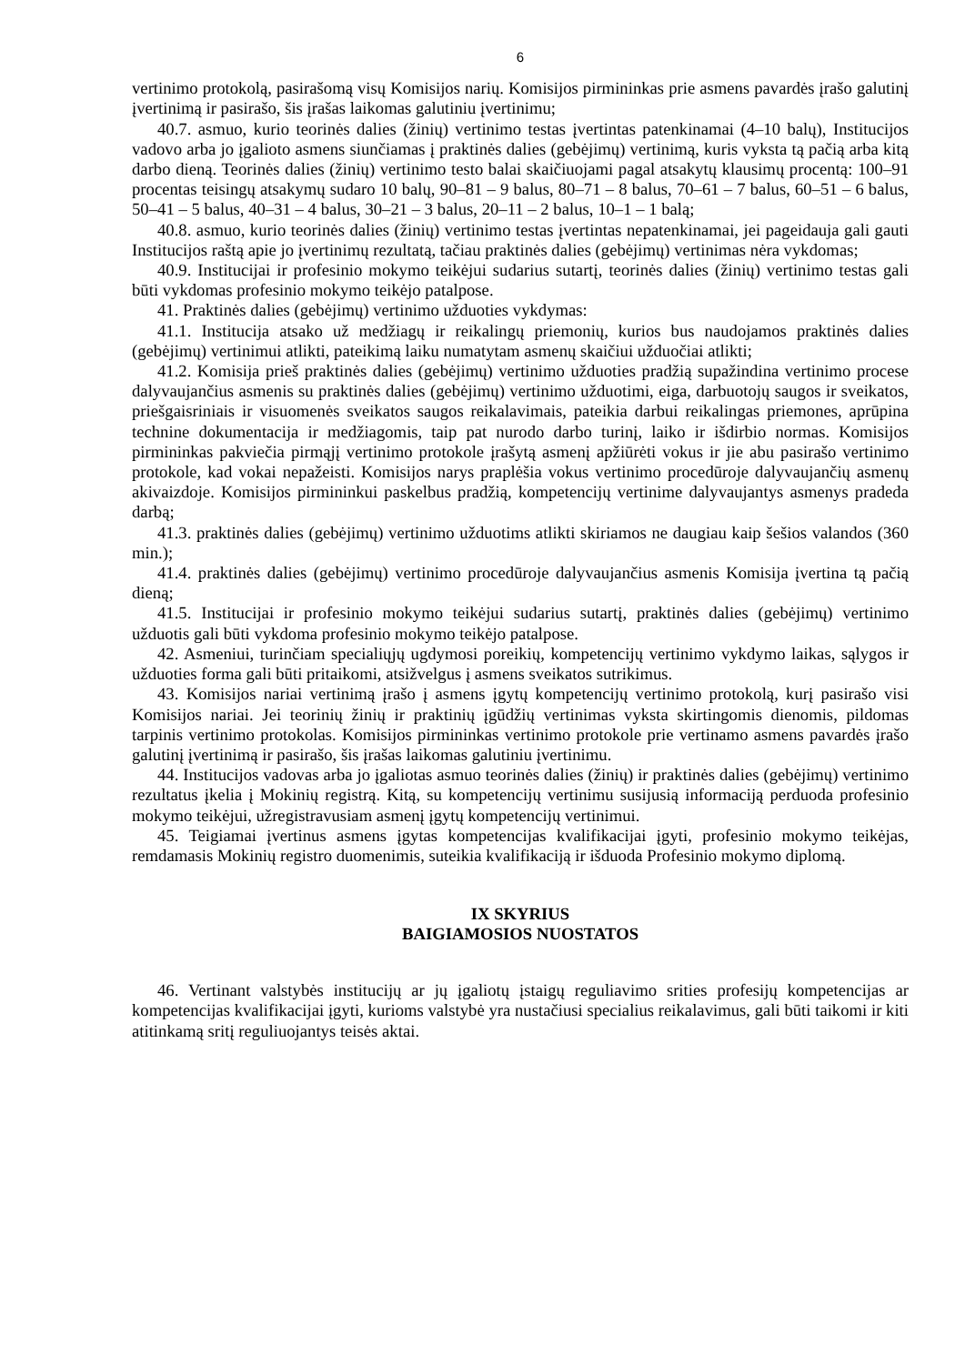6
vertinimo protokolą, pasirašomą visų Komisijos narių. Komisijos pirmininkas prie asmens pavardės įrašo galutinį įvertinimą ir pasirašo, šis įrašas laikomas galutiniu įvertinimu;
40.7. asmuo, kurio teorinės dalies (žinių) vertinimo testas įvertintas patenkinamai (4–10 balų), Institucijos vadovo arba jo įgalioto asmens siunčiamas į praktinės dalies (gebėjimų) vertinimą, kuris vyksta tą pačią arba kitą darbo dieną. Teorinės dalies (žinių) vertinimo testo balai skaičiuojami pagal atsakytų klausimų procentą: 100–91 procentas teisingų atsakymų sudaro 10 balų, 90–81 – 9 balus, 80–71 – 8 balus, 70–61 – 7 balus, 60–51 – 6 balus, 50–41 – 5 balus, 40–31 – 4 balus, 30–21 – 3 balus, 20–11 – 2 balus, 10–1 – 1 balą;
40.8. asmuo, kurio teorinės dalies (žinių) vertinimo testas įvertintas nepatenkinamai, jei pageidauja gali gauti Institucijos raštą apie jo įvertinimų rezultatą, tačiau praktinės dalies (gebėjimų) vertinimas nėra vykdomas;
40.9. Institucijai ir profesinio mokymo teikėjui sudarius sutartį, teorinės dalies (žinių) vertinimo testas gali būti vykdomas profesinio mokymo teikėjo patalpose.
41. Praktinės dalies (gebėjimų) vertinimo užduoties vykdymas:
41.1. Institucija atsako už medžiagų ir reikalingų priemonių, kurios bus naudojamos praktinės dalies (gebėjimų) vertinimui atlikti, pateikimą laiku numatytam asmenų skaičiui užduočiai atlikti;
41.2. Komisija prieš praktinės dalies (gebėjimų) vertinimo užduoties pradžią supažindina vertinimo procese dalyvaujančius asmenis su praktinės dalies (gebėjimų) vertinimo užduotimi, eiga, darbuotojų saugos ir sveikatos, priešgaisriniais ir visuomenės sveikatos saugos reikalavimais, pateikia darbui reikalingas priemones, aprūpina technine dokumentacija ir medžiagomis, taip pat nurodo darbo turinį, laiko ir išdirbio normas. Komisijos pirmininkas pakviečia pirmąjį vertinimo protokole įrašytą asmenį apžiūrėti vokus ir jie abu pasirašo vertinimo protokole, kad vokai nepažeisti. Komisijos narys praplėšia vokus vertinimo procedūroje dalyvaujančių asmenų akivaizdoje. Komisijos pirmininkui paskelbus pradžią, kompetencijų vertinime dalyvaujantys asmenys pradeda darbą;
41.3. praktinės dalies (gebėjimų) vertinimo užduotims atlikti skiriamos ne daugiau kaip šešios valandos (360 min.);
41.4. praktinės dalies (gebėjimų) vertinimo procedūroje dalyvaujančius asmenis Komisija įvertina tą pačią dieną;
41.5. Institucijai ir profesinio mokymo teikėjui sudarius sutartį, praktinės dalies (gebėjimų) vertinimo užduotis gali būti vykdoma profesinio mokymo teikėjo patalpose.
42. Asmeniui, turinčiam specialiųjų ugdymosi poreikių, kompetencijų vertinimo vykdymo laikas, sąlygos ir užduoties forma gali būti pritaikomi, atsižvelgus į asmens sveikatos sutrikimus.
43. Komisijos nariai vertinimą įrašo į asmens įgytų kompetencijų vertinimo protokolą, kurį pasirašo visi Komisijos nariai. Jei teorinių žinių ir praktinių įgūdžių vertinimas vyksta skirtingomis dienomis, pildomas tarpinis vertinimo protokolas. Komisijos pirmininkas vertinimo protokole prie vertinamo asmens pavardės įrašo galutinį įvertinimą ir pasirašo, šis įrašas laikomas galutiniu įvertinimu.
44. Institucijos vadovas arba jo įgaliotas asmuo teorinės dalies (žinių) ir praktinės dalies (gebėjimų) vertinimo rezultatus įkelia į Mokinių registrą. Kitą, su kompetencijų vertinimu susijusią informaciją perduoda profesinio mokymo teikėjui, užregistravusiam asmenį įgytų kompetencijų vertinimui.
45. Teigiamai įvertinus asmens įgytas kompetencijas kvalifikacijai įgyti, profesinio mokymo teikėjas, remdamasis Mokinių registro duomenimis, suteikia kvalifikaciją ir išduoda Profesinio mokymo diplomą.
IX SKYRIUS
BAIGIAMOSIOS NUOSTATOS
46. Vertinant valstybės institucijų ar jų įgaliotų įstaigų reguliavimo srities profesijų kompetencijas ar kompetencijas kvalifikacijai įgyti, kurioms valstybė yra nustačiusi specialius reikalavimus, gali būti taikomi ir kiti atitinkamą sritį reguliuojantys teisės aktai.